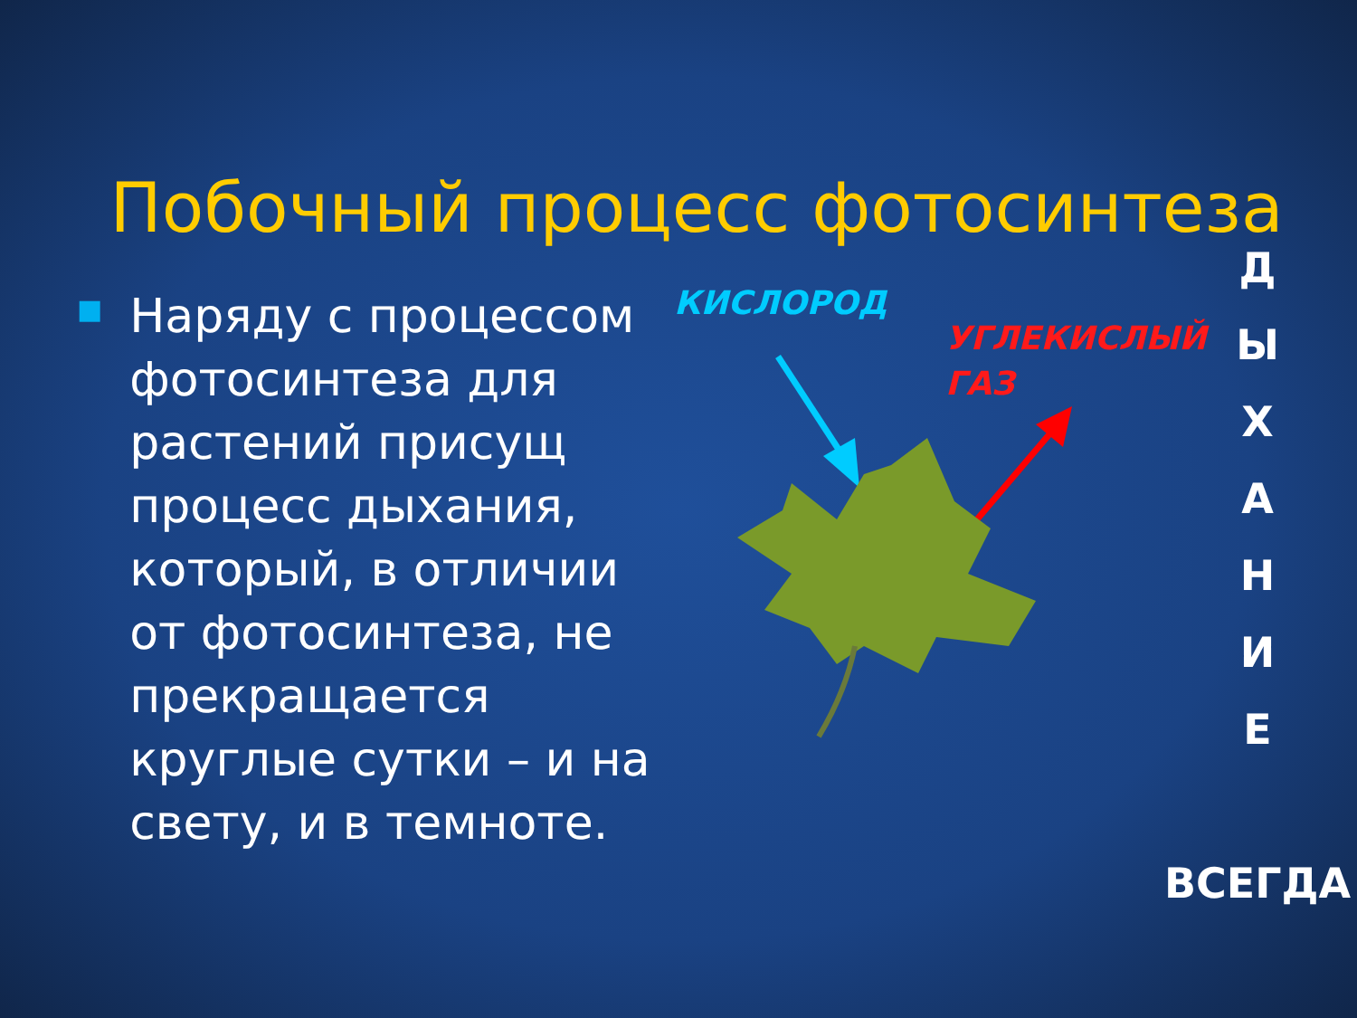Побочный процесс фотосинтеза
■
Наряду с процессом фотосинтеза для растений присущ процесс дыхания, который, в отличии от фотосинтеза, не прекращается круглые сутки – и на свету, и в темноте.
КИСЛОРОД
УГЛЕКИСЛЫЙ
ГАЗ
Д
Ы
Х
А
Н
И
Е
ВСЕГДА